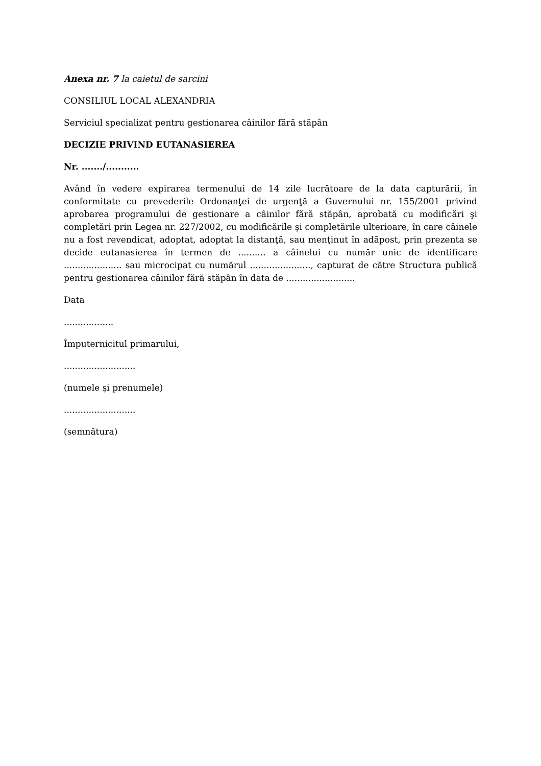Anexa nr. 7 la caietul de sarcini
CONSILIUL LOCAL ALEXANDRIA
Serviciul specializat pentru gestionarea câinilor fără stăpân
DECIZIE PRIVIND EUTANASIEREA
Nr. ......./...........
Având în vedere expirarea termenului de 14 zile lucrătoare de la data capturării, în conformitate cu prevederile Ordonanţei de urgenţă a Guvernului nr. 155/2001 privind aprobarea programului de gestionare a câinilor fără stăpân, aprobată cu modificări şi completări prin Legea nr. 227/2002, cu modificările şi completările ulterioare, în care câinele nu a fost revendicat, adoptat, adoptat la distanţă, sau menţinut în adăpost, prin prezenta se decide eutanasierea în termen de .......... a câinelui cu număr unic de identificare ..................... sau microcipat cu numărul ......................, capturat de către Structura publică pentru gestionarea câinilor fără stăpân în data de .........................
Data
..................
Împuternicitul primarului,
..........................
(numele şi prenumele)
..........................
(semnătura)